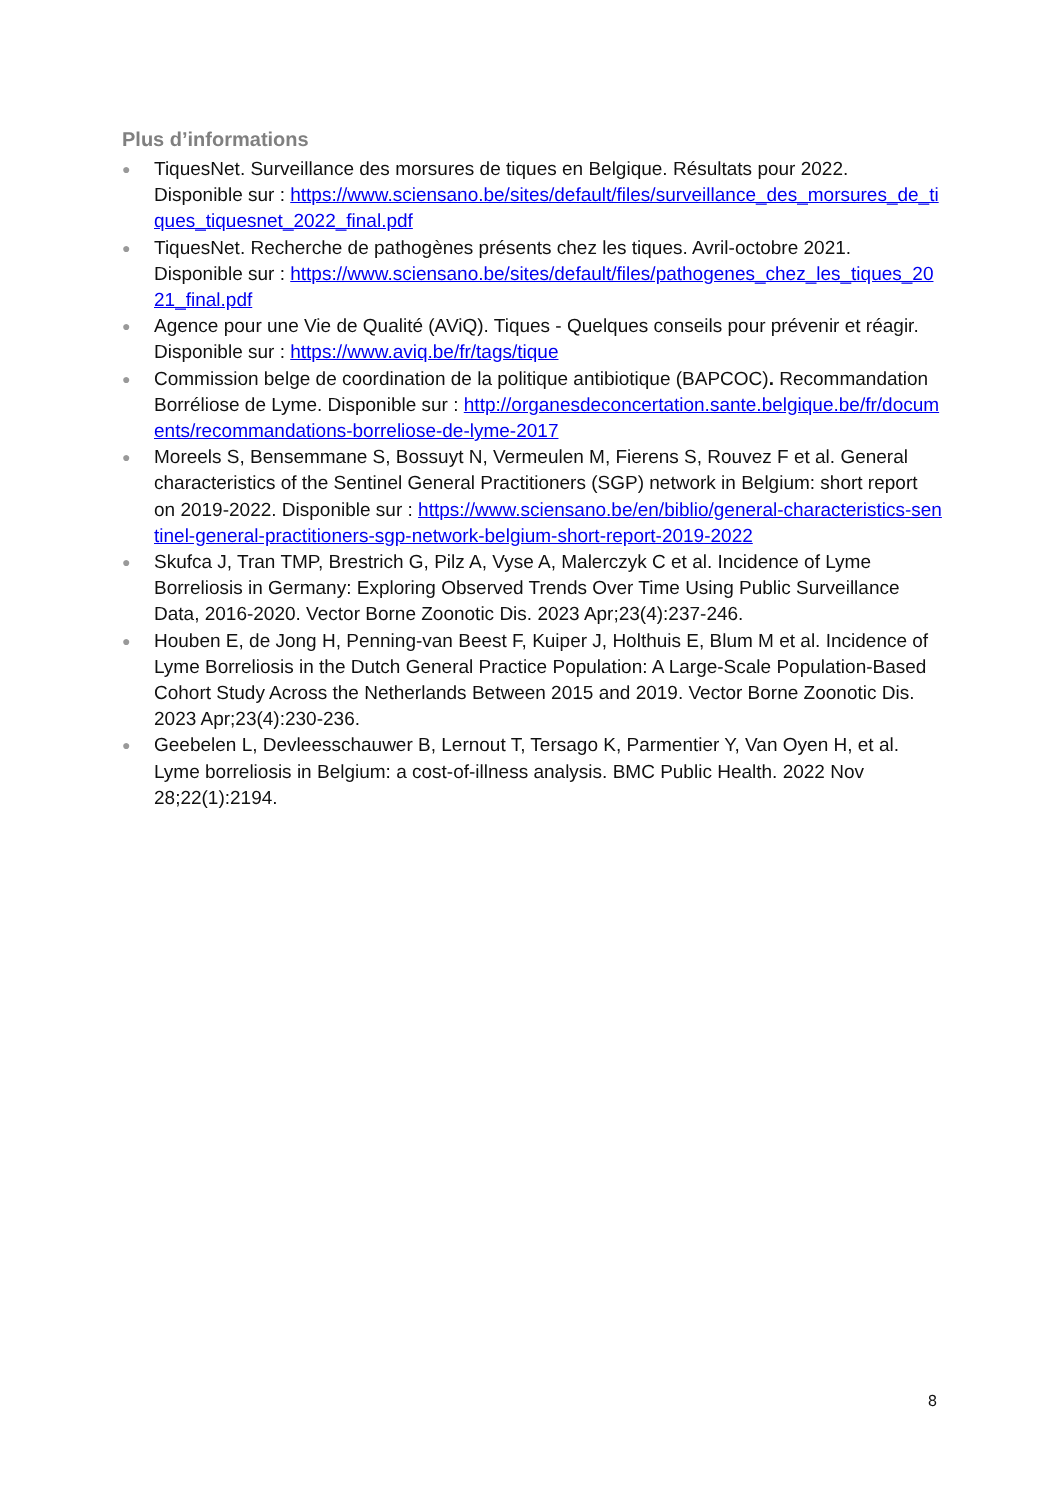Plus d’informations
● TiquesNet. Surveillance des morsures de tiques en Belgique. Résultats pour 2022. Disponible sur : https://www.sciensano.be/sites/default/files/surveillance_des_morsures_de_tiques_tiquesnet_2022_final.pdf
● TiquesNet. Recherche de pathogènes présents chez les tiques. Avril-octobre 2021. Disponible sur : https://www.sciensano.be/sites/default/files/pathogenes_chez_les_tiques_2021_final.pdf
● Agence pour une Vie de Qualité (AViQ). Tiques - Quelques conseils pour prévenir et réagir. Disponible sur : https://www.aviq.be/fr/tags/tique
● Commission belge de coordination de la politique antibiotique (BAPCOC). Recommandation Borréliose de Lyme. Disponible sur : http://organesdeconcertation.sante.belgique.be/fr/documents/recommandations-borreliose-de-lyme-2017
● Moreels S, Bensemmane S, Bossuyt N, Vermeulen M, Fierens S, Rouvez F et al. General characteristics of the Sentinel General Practitioners (SGP) network in Belgium: short report on 2019-2022. Disponible sur : https://www.sciensano.be/en/biblio/general-characteristics-sentinel-general-practitioners-sgp-network-belgium-short-report-2019-2022
● Skufca J, Tran TMP, Brestrich G, Pilz A, Vyse A, Malerczyk C et al. Incidence of Lyme Borreliosis in Germany: Exploring Observed Trends Over Time Using Public Surveillance Data, 2016-2020. Vector Borne Zoonotic Dis. 2023 Apr;23(4):237-246.
● Houben E, de Jong H, Penning-van Beest F, Kuiper J, Holthuis E, Blum M et al. Incidence of Lyme Borreliosis in the Dutch General Practice Population: A Large-Scale Population-Based Cohort Study Across the Netherlands Between 2015 and 2019. Vector Borne Zoonotic Dis. 2023 Apr;23(4):230-236.
● Geebelen L, Devleesschauwer B, Lernout T, Tersago K, Parmentier Y, Van Oyen H, et al. Lyme borreliosis in Belgium: a cost-of-illness analysis. BMC Public Health. 2022 Nov 28;22(1):2194.
8